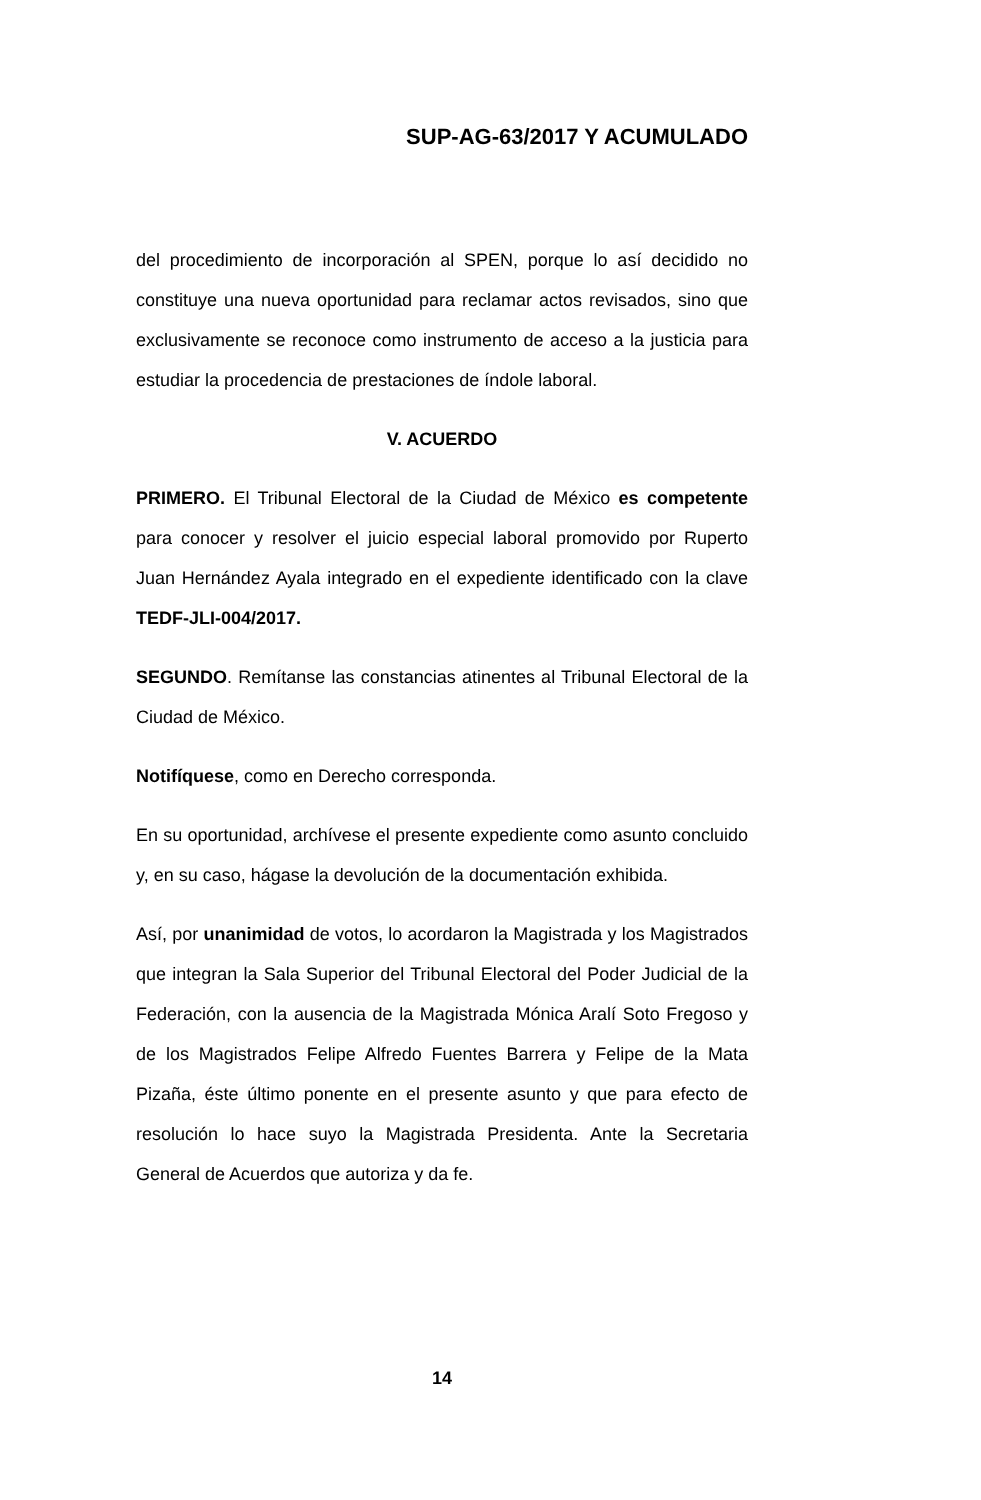SUP-AG-63/2017 Y ACUMULADO
del procedimiento de incorporación al SPEN, porque lo así decidido no constituye una nueva oportunidad para reclamar actos revisados, sino que exclusivamente se reconoce como instrumento de acceso a la justicia para estudiar la procedencia de prestaciones de índole laboral.
V. ACUERDO
PRIMERO. El Tribunal Electoral de la Ciudad de México es competente para conocer y resolver el juicio especial laboral promovido por Ruperto Juan Hernández Ayala integrado en el expediente identificado con la clave TEDF-JLI-004/2017.
SEGUNDO. Remítanse las constancias atinentes al Tribunal Electoral de la Ciudad de México.
Notifíquese, como en Derecho corresponda.
En su oportunidad, archívese el presente expediente como asunto concluido y, en su caso, hágase la devolución de la documentación exhibida.
Así, por unanimidad de votos, lo acordaron la Magistrada y los Magistrados que integran la Sala Superior del Tribunal Electoral del Poder Judicial de la Federación, con la ausencia de la Magistrada Mónica Aralí Soto Fregoso y de los Magistrados Felipe Alfredo Fuentes Barrera y Felipe de la Mata Pizaña, éste último ponente en el presente asunto y que para efecto de resolución lo hace suyo la Magistrada Presidenta. Ante la Secretaria General de Acuerdos que autoriza y da fe.
14